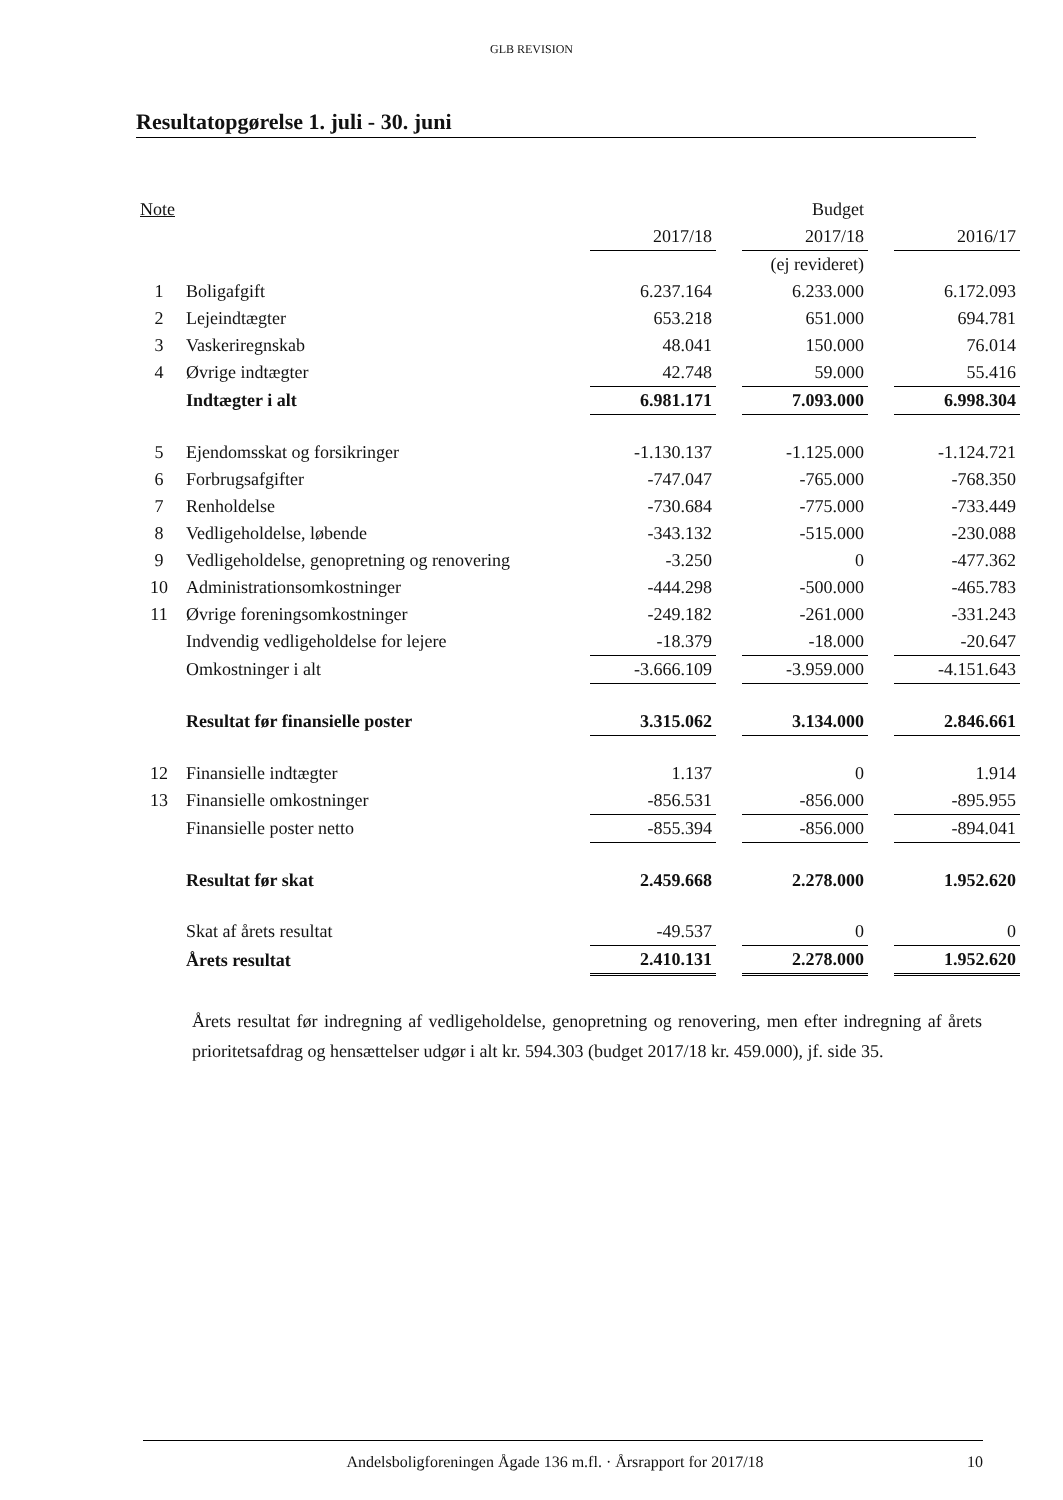GLB REVISION
Resultatopgørelse 1. juli - 30. juni
| Note | | | | Budget | | |
| --- | --- | --- | --- | --- | --- | --- |
| | | 2017/18 | | 2017/18 | | 2016/17 |
| | | | | (ej revideret) | | |
| 1 | Boligafgift | 6.237.164 | | 6.233.000 | | 6.172.093 |
| 2 | Lejeindtægter | 653.218 | | 651.000 | | 694.781 |
| 3 | Vaskeriregnskab | 48.041 | | 150.000 | | 76.014 |
| 4 | Øvrige indtægter | 42.748 | | 59.000 | | 55.416 |
| | Indtægter i alt | 6.981.171 | | 7.093.000 | | 6.998.304 |
| 5 | Ejendomsskat og forsikringer | -1.130.137 | | -1.125.000 | | -1.124.721 |
| 6 | Forbrugsafgifter | -747.047 | | -765.000 | | -768.350 |
| 7 | Renholdelse | -730.684 | | -775.000 | | -733.449 |
| 8 | Vedligeholdelse, løbende | -343.132 | | -515.000 | | -230.088 |
| 9 | Vedligeholdelse, genopretning og renovering | -3.250 | | 0 | | -477.362 |
| 10 | Administrationsomkostninger | -444.298 | | -500.000 | | -465.783 |
| 11 | Øvrige foreningsomkostninger | -249.182 | | -261.000 | | -331.243 |
| | Indvendig vedligeholdelse for lejere | -18.379 | | -18.000 | | -20.647 |
| | Omkostninger i alt | -3.666.109 | | -3.959.000 | | -4.151.643 |
| | Resultat før finansielle poster | 3.315.062 | | 3.134.000 | | 2.846.661 |
| 12 | Finansielle indtægter | 1.137 | | 0 | | 1.914 |
| 13 | Finansielle omkostninger | -856.531 | | -856.000 | | -895.955 |
| | Finansielle poster netto | -855.394 | | -856.000 | | -894.041 |
| | Resultat før skat | 2.459.668 | | 2.278.000 | | 1.952.620 |
| | Skat af årets resultat | -49.537 | | 0 | | 0 |
| | Årets resultat | 2.410.131 | | 2.278.000 | | 1.952.620 |
Årets resultat før indregning af vedligeholdelse, genopretning og renovering, men efter indregning af årets prioritetsafdrag og hensættelser udgør i alt kr. 594.303 (budget 2017/18 kr. 459.000), jf. side 35.
Andelsboligforeningen Ågade 136 m.fl. · Årsrapport for 2017/18 10